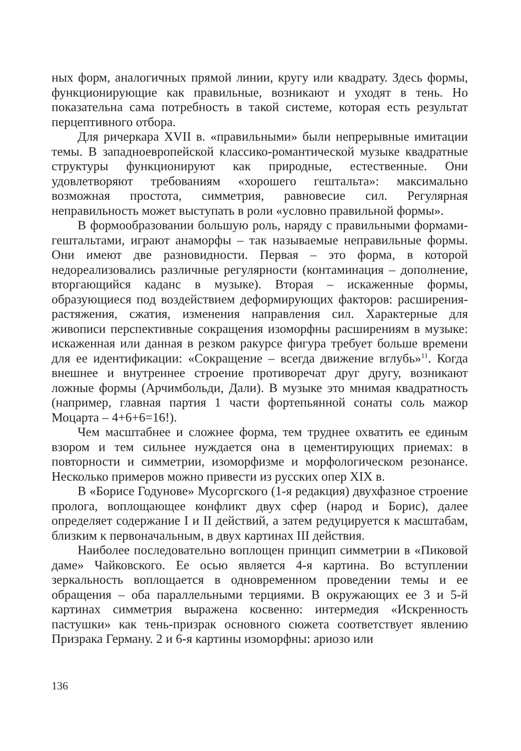ных форм, аналогичных прямой линии, кругу или квадрату. Здесь формы, функционирующие как правильные, возникают и уходят в тень. Но показательна сама потребность в такой системе, которая есть результат перцептивного отбора.
Для ричеркара XVII в. «правильными» были непрерывные имитации темы. В западноевропейской классико-романтической музыке квадратные структуры функционируют как природные, естественные. Они удовлетворяют требованиям «хорошего гештальта»: максимально возможная простота, симметрия, равновесие сил. Регулярная неправильность может выступать в роли «условно правильной формы».
В формообразовании большую роль, наряду с правильными формами-гештальтами, играют анаморфы – так называемые неправильные формы. Они имеют две разновидности. Первая – это форма, в которой недореализовались различные регулярности (контаминация – дополнение, вторгающийся каданс в музыке). Вторая – искаженные формы, образующиеся под воздействием деформирующих факторов: расширения-растяжения, сжатия, изменения направления сил. Характерные для живописи перспективные сокращения изоморфны расширениям в музыке: искаженная или данная в резком ракурсе фигура требует больше времени для ее идентификации: «Сокращение – всегда движение вглубь»<sup>11</sup>. Когда внешнее и внутреннее строение противоречат друг другу, возникают ложные формы (Арчимбольди, Дали). В музыке это мнимая квадратность (например, главная партия 1 части фортепьянной сонаты соль мажор Моцарта – 4+6+6=16!).
Чем масштабнее и сложнее форма, тем труднее охватить ее единым взором и тем сильнее нуждается она в цементирующих приемах: в повторности и симметрии, изоморфизме и морфологическом резонансе. Несколько примеров можно привести из русских опер XIX в.
В «Борисе Годунове» Мусоргского (1-я редакция) двухфазное строение пролога, воплощающее конфликт двух сфер (народ и Борис), далее определяет содержание I и II действий, а затем редуцируется к масштабам, близким к первоначальным, в двух картинах III действия.
Наиболее последовательно воплощен принцип симметрии в «Пиковой даме» Чайковского. Ее осью является 4-я картина. Во вступлении зеркальность воплощается в одновременном проведении темы и ее обращения – оба параллельными терциями. В окружающих ее 3 и 5-й картинах симметрия выражена косвенно: интермедия «Искренность пастушки» как тень-призрак основного сюжета соответствует явлению Призрака Герману. 2 и 6-я картины изоморфны: ариозо или
136